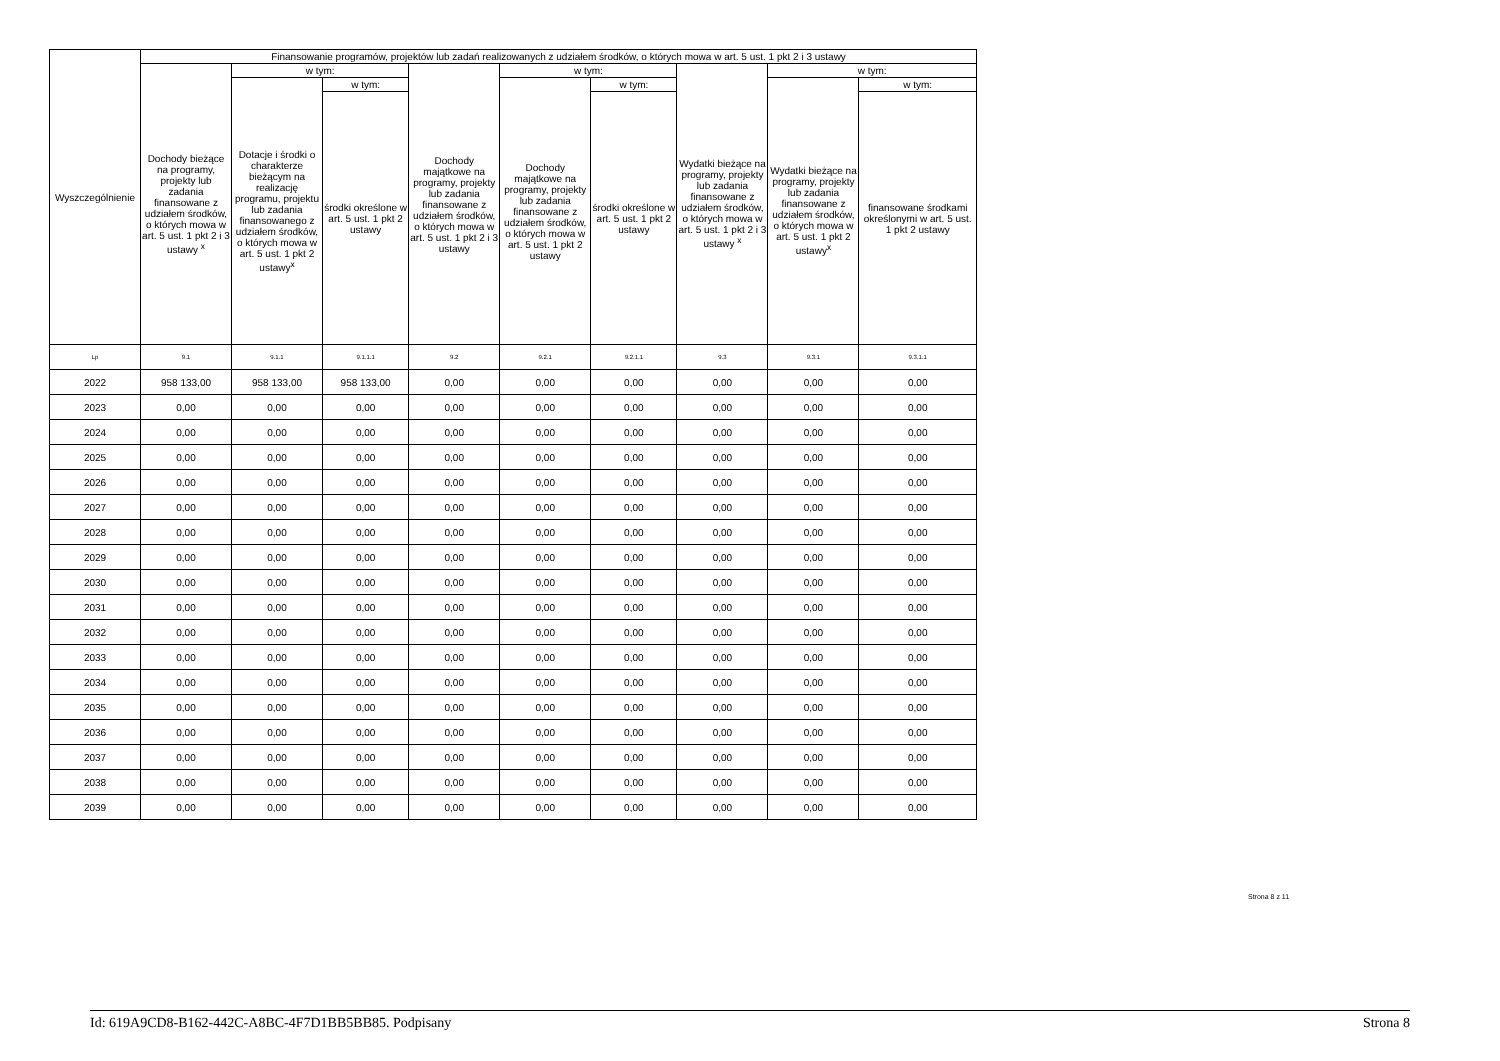| Wyszczególnienie | Finansowanie programów, projektów lub zadań realizowanych z udziałem środków, o których mowa w art. 5 ust. 1 pkt 2 i 3 ustawy | | | | | | | | |
| --- | --- | --- | --- | --- | --- | --- | --- | --- | --- |
| | Dochody bieżące na programy, projekty lub zadania finansowane z udziałem środków, o których mowa w art. 5 ust. 1 pkt 2 i 3 ustawy <sup>x</sup> | w tym: | | Dochody majątkowe na programy, projekty lub zadania finansowane z udziałem środków, o których mowa w art. 5 ust. 1 pkt 2 i 3 ustawy | w tym: | | Wydatki bieżące na programy, projekty lub zadania finansowane z udziałem środków, o których mowa w art. 5 ust. 1 pkt 2 i 3 ustawy <sup>x</sup> | w tym: | |
| | | Dotacje i środki o charakterze bieżącym na realizację programu, projektu lub zadania finansowanego z udziałem środków, o których mowa w art. 5 ust. 1 pkt 2 ustawy<sup>x</sup> | w tym: | | Dochody majątkowe na programy, projekty lub zadania finansowane z udziałem środków, o których mowa w art. 5 ust. 1 pkt 2 ustawy | w tym: | | Wydatki bieżące na programy, projekty lub zadania finansowane z udziałem środków, o których mowa w art. 5 ust. 1 pkt 2 ustawy<sup>x</sup> | w tym: |
| | | | środki określone w art. 5 ust. 1 pkt 2 ustawy | | | środki określone w art. 5 ust. 1 pkt 2 ustawy | | | finansowane środkami określonymi w art. 5 ust. 1 pkt 2 ustawy |
| Lp | 9.1 | 9.1.1 | 9.1.1.1 | 9.2 | 9.2.1 | 9.2.1.1 | 9.3 | 9.3.1 | 9.3.1.1 |
| 2022 | 958 133,00 | 958 133,00 | 958 133,00 | 0,00 | 0,00 | 0,00 | 0,00 | 0,00 | 0,00 |
| 2023 | 0,00 | 0,00 | 0,00 | 0,00 | 0,00 | 0,00 | 0,00 | 0,00 | 0,00 |
| 2024 | 0,00 | 0,00 | 0,00 | 0,00 | 0,00 | 0,00 | 0,00 | 0,00 | 0,00 |
| 2025 | 0,00 | 0,00 | 0,00 | 0,00 | 0,00 | 0,00 | 0,00 | 0,00 | 0,00 |
| 2026 | 0,00 | 0,00 | 0,00 | 0,00 | 0,00 | 0,00 | 0,00 | 0,00 | 0,00 |
| 2027 | 0,00 | 0,00 | 0,00 | 0,00 | 0,00 | 0,00 | 0,00 | 0,00 | 0,00 |
| 2028 | 0,00 | 0,00 | 0,00 | 0,00 | 0,00 | 0,00 | 0,00 | 0,00 | 0,00 |
| 2029 | 0,00 | 0,00 | 0,00 | 0,00 | 0,00 | 0,00 | 0,00 | 0,00 | 0,00 |
| 2030 | 0,00 | 0,00 | 0,00 | 0,00 | 0,00 | 0,00 | 0,00 | 0,00 | 0,00 |
| 2031 | 0,00 | 0,00 | 0,00 | 0,00 | 0,00 | 0,00 | 0,00 | 0,00 | 0,00 |
| 2032 | 0,00 | 0,00 | 0,00 | 0,00 | 0,00 | 0,00 | 0,00 | 0,00 | 0,00 |
| 2033 | 0,00 | 0,00 | 0,00 | 0,00 | 0,00 | 0,00 | 0,00 | 0,00 | 0,00 |
| 2034 | 0,00 | 0,00 | 0,00 | 0,00 | 0,00 | 0,00 | 0,00 | 0,00 | 0,00 |
| 2035 | 0,00 | 0,00 | 0,00 | 0,00 | 0,00 | 0,00 | 0,00 | 0,00 | 0,00 |
| 2036 | 0,00 | 0,00 | 0,00 | 0,00 | 0,00 | 0,00 | 0,00 | 0,00 | 0,00 |
| 2037 | 0,00 | 0,00 | 0,00 | 0,00 | 0,00 | 0,00 | 0,00 | 0,00 | 0,00 |
| 2038 | 0,00 | 0,00 | 0,00 | 0,00 | 0,00 | 0,00 | 0,00 | 0,00 | 0,00 |
| 2039 | 0,00 | 0,00 | 0,00 | 0,00 | 0,00 | 0,00 | 0,00 | 0,00 | 0,00 |
Strona 8 z 11
Id: 619A9CD8-B162-442C-A8BC-4F7D1BB5BB85. Podpisany Strona 8